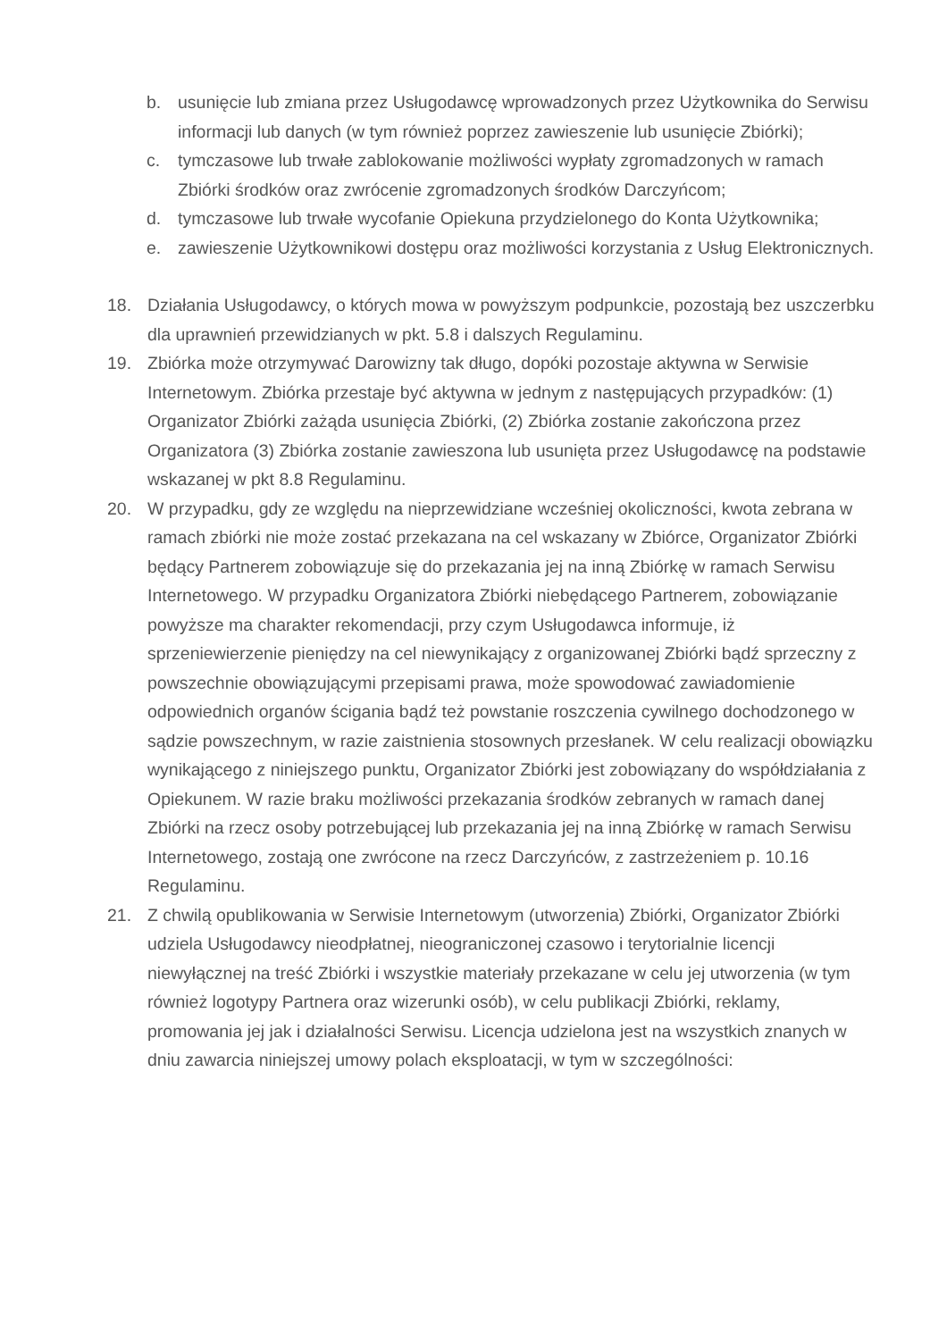b. usunięcie lub zmiana przez Usługodawcę wprowadzonych przez Użytkownika do Serwisu informacji lub danych (w tym również poprzez zawieszenie lub usunięcie Zbiórki);
c. tymczasowe lub trwałe zablokowanie możliwości wypłaty zgromadzonych w ramach Zbiórki środków oraz zwrócenie zgromadzonych środków Darczyńcom;
d. tymczasowe lub trwałe wycofanie Opiekuna przydzielonego do Konta Użytkownika;
e. zawieszenie Użytkownikowi dostępu oraz możliwości korzystania z Usług Elektronicznych.
18. Działania Usługodawcy, o których mowa w powyższym podpunkcie, pozostają bez uszczerbku dla uprawnień przewidzianych w pkt. 5.8 i dalszych Regulaminu.
19. Zbiórka może otrzymywać Darowizny tak długo, dopóki pozostaje aktywna w Serwisie Internetowym. Zbiórka przestaje być aktywna w jednym z następujących przypadków: (1) Organizator Zbiórki zażąda usunięcia Zbiórki, (2) Zbiórka zostanie zakończona przez Organizatora (3) Zbiórka zostanie zawieszona lub usunięta przez Usługodawcę na podstawie wskazanej w pkt 8.8 Regulaminu.
20. W przypadku, gdy ze względu na nieprzewidziane wcześniej okoliczności, kwota zebrana w ramach zbiórki nie może zostać przekazana na cel wskazany w Zbiórce, Organizator Zbiórki będący Partnerem zobowiązuje się do przekazania jej na inną Zbiórkę w ramach Serwisu Internetowego. W przypadku Organizatora Zbiórki niebędącego Partnerem, zobowiązanie powyższe ma charakter rekomendacji, przy czym Usługodawca informuje, iż sprzeniewierzenie pieniędzy na cel niewynikający z organizowanej Zbiórki bądź sprzeczny z powszechnie obowiązującymi przepisami prawa, może spowodować zawiadomienie odpowiednich organów ścigania bądź też powstanie roszczenia cywilnego dochodzonego w sądzie powszechnym, w razie zaistnienia stosownych przesłanek. W celu realizacji obowiązku wynikającego z niniejszego punktu, Organizator Zbiórki jest zobowiązany do współdziałania z Opiekunem. W razie braku możliwości przekazania środków zebranych w ramach danej Zbiórki na rzecz osoby potrzebującej lub przekazania jej na inną Zbiórkę w ramach Serwisu Internetowego, zostają one zwrócone na rzecz Darczyńców, z zastrzeżeniem p. 10.16 Regulaminu.
21. Z chwilą opublikowania w Serwisie Internetowym (utworzenia) Zbiórki, Organizator Zbiórki udziela Usługodawcy nieodpłatnej, nieograniczonej czasowo i terytorialnie licencji niewyłącznej na treść Zbiórki i wszystkie materiały przekazane w celu jej utworzenia (w tym również logotypy Partnera oraz wizerunki osób), w celu publikacji Zbiórki, reklamy, promowania jej jak i działalności Serwisu. Licencja udzielona jest na wszystkich znanych w dniu zawarcia niniejszej umowy polach eksploatacji, w tym w szczególności: